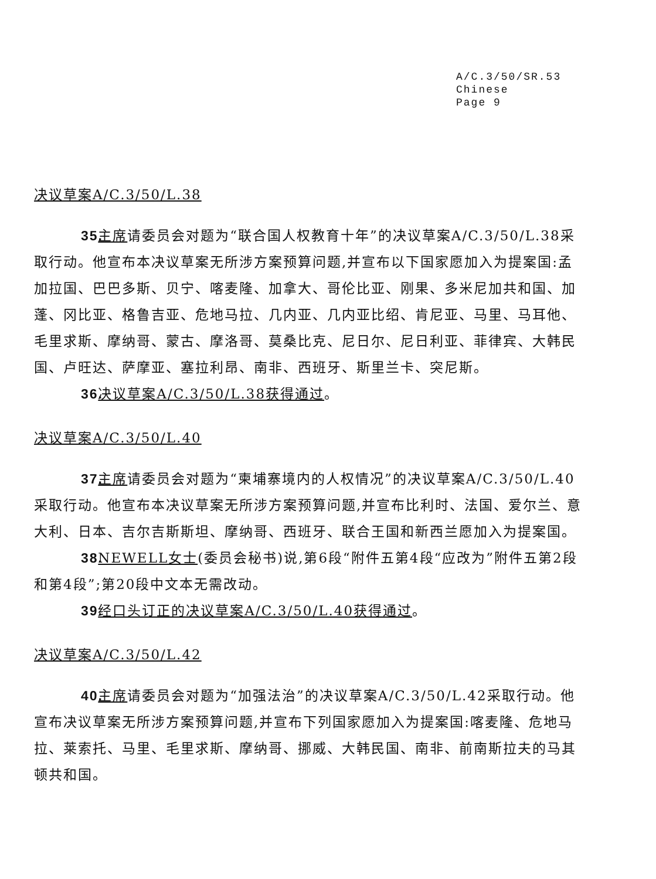A/C.3/50/SR.53
Chinese
Page 9
决议草案A/C.3/50/L.38
35. 主席请委员会对题为“联合国人权教育十年”的决议草案A/C.3/50/L.38采取行动。他宣布本决议草案无所涉方案预算问题,并宣布以下国家愿加入为提案国:孟加拉国、巴巴多斯、贝宁、喀麦隆、加拿大、哥伦比亚、刚果、多米尼加共和国、加蓬、冈比亚、格鲁吉亚、危地马拉、几内亚、几内亚比绍、肯尼亚、马里、马耳他、毛里求斯、摩纳哥、蒙古、摩洛哥、莫桑比克、尼日尔、尼日利亚、菲律宾、大韩民国、卢旺达、萨摩亚、塞拉利昂、南非、西班牙、斯里兰卡、突尼斯。
36. 决议草案A/C.3/50/L.38获得通过。
决议草案A/C.3/50/L.40
37. 主席请委员会对题为“柬埔寨境内的人权情况”的决议草案A/C.3/50/L.40采取行动。他宣布本决议草案无所涉方案预算问题,并宣布比利时、法国、爱尔兰、意大利、日本、吉尔吉斯斯坦、摩纳哥、西班牙、联合王国和新西兰愿加入为提案国。
38. NEWELL女士(委员会秘书)说,第6段“附件五第4段“应改为”附件五第2段和第4段”;第20段中文本无需改动。
39. 经口头订正的决议草案A/C.3/50/L.40获得通过。
决议草案A/C.3/50/L.42
40. 主席请委员会对题为“加强法治”的决议草案A/C.3/50/L.42采取行动。他宣布决议草案无所涉方案预算问题,并宣布下列国家愿加入为提案国:喀麦隆、危地马拉、莱索托、马里、毛里求斯、摩纳哥、挪威、大韩民国、南非、前南斯拉夫的马其顿共和国。